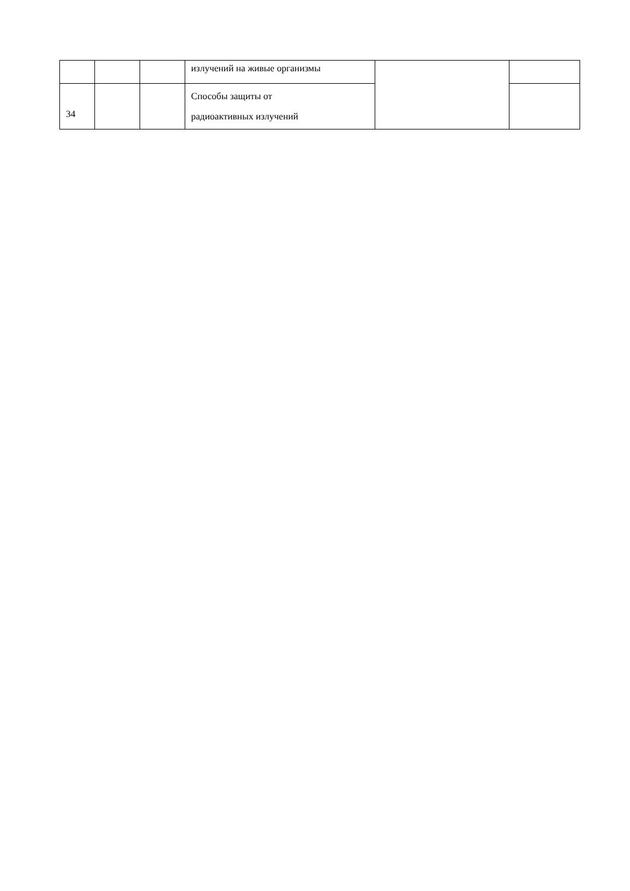| | | | излучений на живые организмы | | |
| 34 | | | Способы защиты от радиоактивных излучений | | |